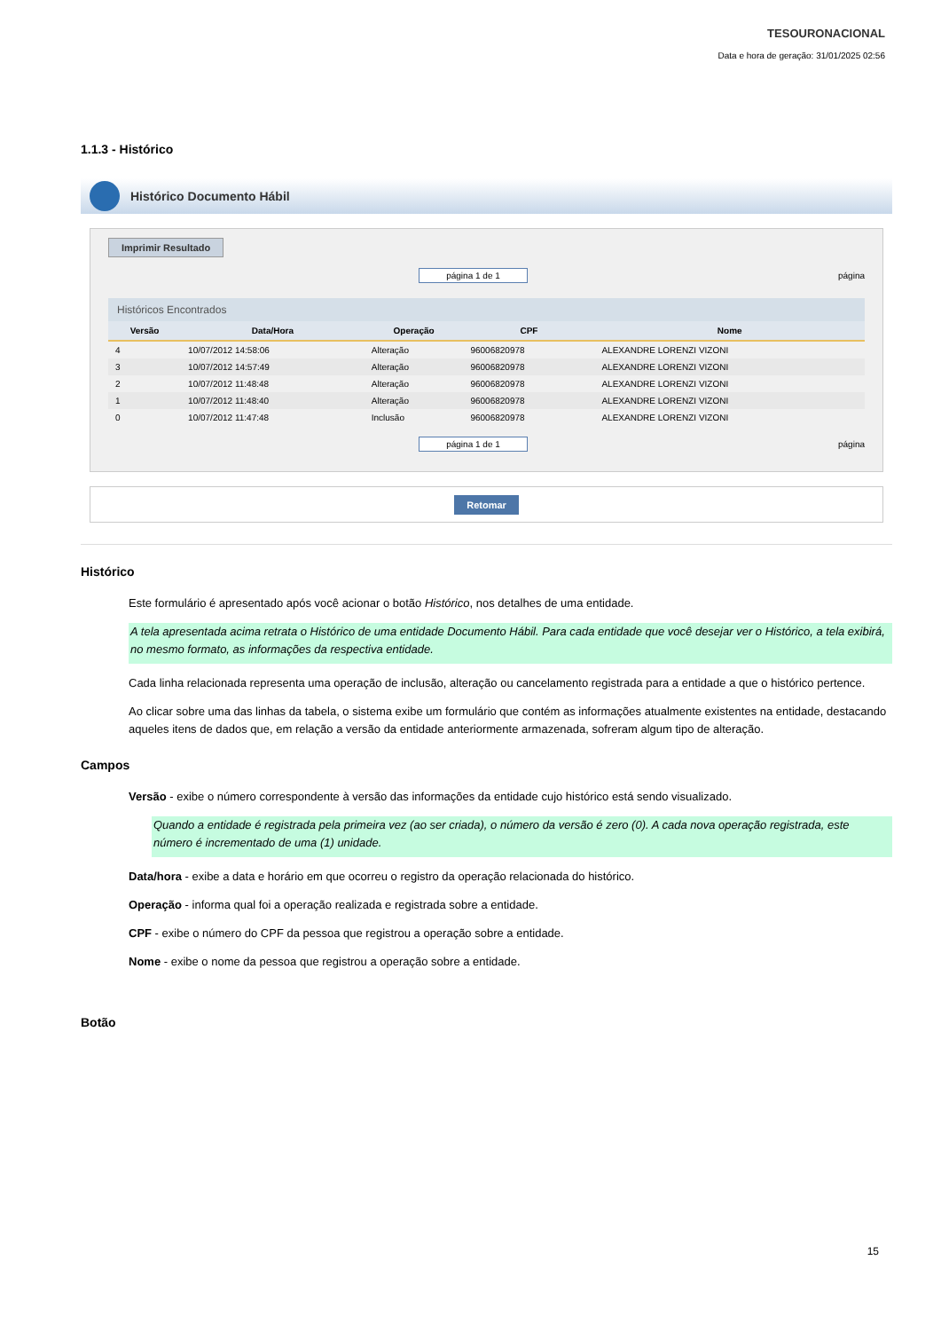TESOURONACIONAL
Data e hora de geração: 31/01/2025 02:56
1.1.3 - Histórico
Histórico Documento Hábil
Imprimir Resultado
página 1 de 1 página
Históricos Encontrados
| Versão | Data/Hora | Operação | CPF | Nome |
| --- | --- | --- | --- | --- |
| 4 | 10/07/2012 14:58:06 | Alteração | 96006820978 | ALEXANDRE LORENZI VIZONI |
| 3 | 10/07/2012 14:57:49 | Alteração | 96006820978 | ALEXANDRE LORENZI VIZONI |
| 2 | 10/07/2012 11:48:48 | Alteração | 96006820978 | ALEXANDRE LORENZI VIZONI |
| 1 | 10/07/2012 11:48:40 | Alteração | 96006820978 | ALEXANDRE LORENZI VIZONI |
| 0 | 10/07/2012 11:47:48 | Inclusão | 96006820978 | ALEXANDRE LORENZI VIZONI |
página 1 de 1 página
Retomar
Histórico
Este formulário é apresentado após você acionar o botão Histórico, nos detalhes de uma entidade.
A tela apresentada acima retrata o Histórico de uma entidade Documento Hábil. Para cada entidade que você desejar ver o Histórico, a tela exibirá, no mesmo formato, as informações da respectiva entidade.
Cada linha relacionada representa uma operação de inclusão, alteração ou cancelamento registrada para a entidade a que o histórico pertence.
Ao clicar sobre uma das linhas da tabela, o sistema exibe um formulário que contém as informações atualmente existentes na entidade, destacando aqueles itens de dados que, em relação a versão da entidade anteriormente armazenada, sofreram algum tipo de alteração.
Campos
Versão - exibe o número correspondente à versão das informações da entidade cujo histórico está sendo visualizado.
Quando a entidade é registrada pela primeira vez (ao ser criada), o número da versão é zero (0). A cada nova operação registrada, este número é incrementado de uma (1) unidade.
Data/hora - exibe a data e horário em que ocorreu o registro da operação relacionada do histórico.
Operação - informa qual foi a operação realizada e registrada sobre a entidade.
CPF - exibe o número do CPF da pessoa que registrou a operação sobre a entidade.
Nome - exibe o nome da pessoa que registrou a operação sobre a entidade.
Botão
15